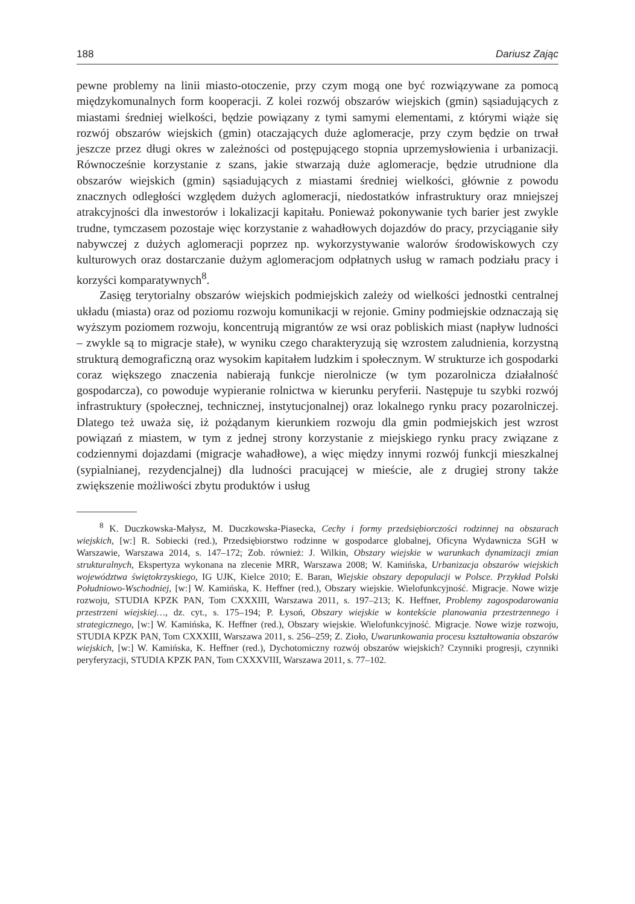188 Dariusz Zając
pewne problemy na linii miasto-otoczenie, przy czym mogą one być rozwiązywane za pomocą międzykomunalnych form kooperacji. Z kolei rozwój obszarów wiejskich (gmin) sąsiadujących z miastami średniej wielkości, będzie powiązany z tymi samymi elementami, z którymi wiąże się rozwój obszarów wiejskich (gmin) otaczających duże aglomeracje, przy czym będzie on trwał jeszcze przez długi okres w zależności od postępującego stopnia uprzemysłowienia i urbanizacji. Równocześnie korzystanie z szans, jakie stwarzają duże aglomeracje, będzie utrudnione dla obszarów wiejskich (gmin) sąsiadujących z miastami średniej wielkości, głównie z powodu znacznych odległości względem dużych aglomeracji, niedostatków infrastruktury oraz mniejszej atrakcyjności dla inwestorów i lokalizacji kapitału. Ponieważ pokonywanie tych barier jest zwykle trudne, tymczasem pozostaje więc korzystanie z wahadłowych dojazdów do pracy, przyciąganie siły nabywczej z dużych aglomeracji poprzez np. wykorzystywanie walorów środowiskowych czy kulturowych oraz dostarczanie dużym aglomeracjom odpłatnych usług w ramach podziału pracy i korzyści komparatywnych<sup>8</sup>.
Zasięg terytorialny obszarów wiejskich podmiejskich zależy od wielkości jednostki centralnej układu (miasta) oraz od poziomu rozwoju komunikacji w rejonie. Gminy podmiejskie odznaczają się wyższym poziomem rozwoju, koncentrują migrantów ze wsi oraz pobliskich miast (napływ ludności – zwykle są to migracje stałe), w wyniku czego charakteryzują się wzrostem zaludnienia, korzystną strukturą demograficzną oraz wysokim kapitałem ludzkim i społecznym. W strukturze ich gospodarki coraz większego znaczenia nabierają funkcje nierolnicze (w tym pozarolnicza działalność gospodarcza), co powoduje wypieranie rolnictwa w kierunku peryferii. Następuje tu szybki rozwój infrastruktury (społecznej, technicznej, instytucjonalnej) oraz lokalnego rynku pracy pozarolniczej. Dlatego też uważa się, iż pożądanym kierunkiem rozwoju dla gmin podmiejskich jest wzrost powiązań z miastem, w tym z jednej strony korzystanie z miejskiego rynku pracy związane z codziennymi dojazdami (migracje wahadłowe), a więc między innymi rozwój funkcji mieszkalnej (sypialnianej, rezydencjalnej) dla ludności pracującej w mieście, ale z drugiej strony także zwiększenie możliwości zbytu produktów i usług
<sup>8</sup> K. Duczkowska-Małysz, M. Duczkowska-Piasecka, Cechy i formy przedsiębiorczości rodzinnej na obszarach wiejskich, [w:] R. Sobiecki (red.), Przedsiębiorstwo rodzinne w gospodarce globalnej, Oficyna Wydawnicza SGH w Warszawie, Warszawa 2014, s. 147–172; Zob. również: J. Wilkin, Obszary wiejskie w warunkach dynamizacji zmian strukturalnych, Ekspertyza wykonana na zlecenie MRR, Warszawa 2008; W. Kamińska, Urbanizacja obszarów wiejskich województwa świętokrzyskiego, IG UJK, Kielce 2010; E. Baran, Wiejskie obszary depopulacji w Polsce. Przykład Polski Południowo-Wschodniej, [w:] W. Kamińska, K. Heffner (red.), Obszary wiejskie. Wielofunkcyjność. Migracje. Nowe wizje rozwoju, STUDIA KPZK PAN, Tom CXXXIII, Warszawa 2011, s. 197–213; K. Heffner, Problemy zagospodarowania przestrzeni wiejskiej…, dz. cyt., s. 175–194; P. Łysoń, Obszary wiejskie w kontekście planowania przestrzennego i strategicznego, [w:] W. Kamińska, K. Heffner (red.), Obszary wiejskie. Wielofunkcyjność. Migracje. Nowe wizje rozwoju, STUDIA KPZK PAN, Tom CXXXIII, Warszawa 2011, s. 256–259; Z. Zioło, Uwarunkowania procesu kształtowania obszarów wiejskich, [w:] W. Kamińska, K. Heffner (red.), Dychotomiczny rozwój obszarów wiejskich? Czynniki progresji, czynniki peryferyzacji, STUDIA KPZK PAN, Tom CXXXVIII, Warszawa 2011, s. 77–102.